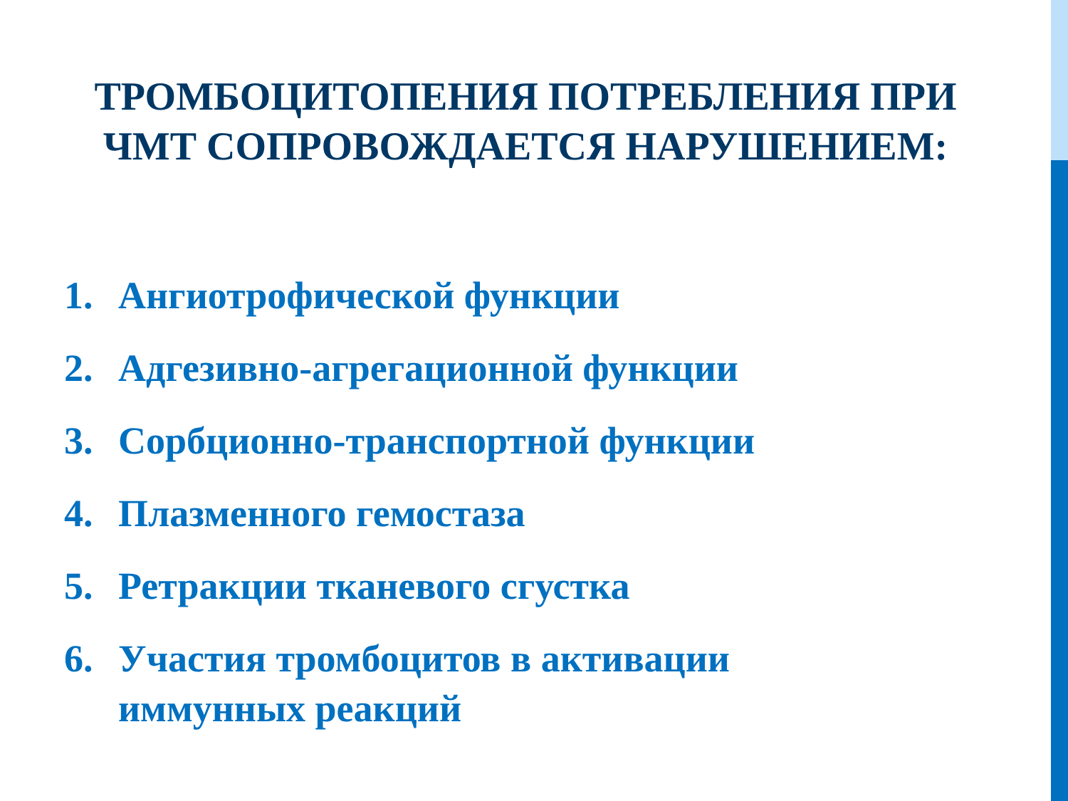ТРОМБОЦИТОПЕНИЯ ПОТРЕБЛЕНИЯ ПРИ
ЧМТ СОПРОВОЖДАЕТСЯ НАРУШЕНИЕМ:
1. Ангиотрофической функции
2. Адгезивно-агрегационной функции
3. Сорбционно-транспортной функции
4. Плазменного гемостаза
5. Ретракции тканевого сгустка
6. Участия тромбоцитов в активации
иммунных реакций